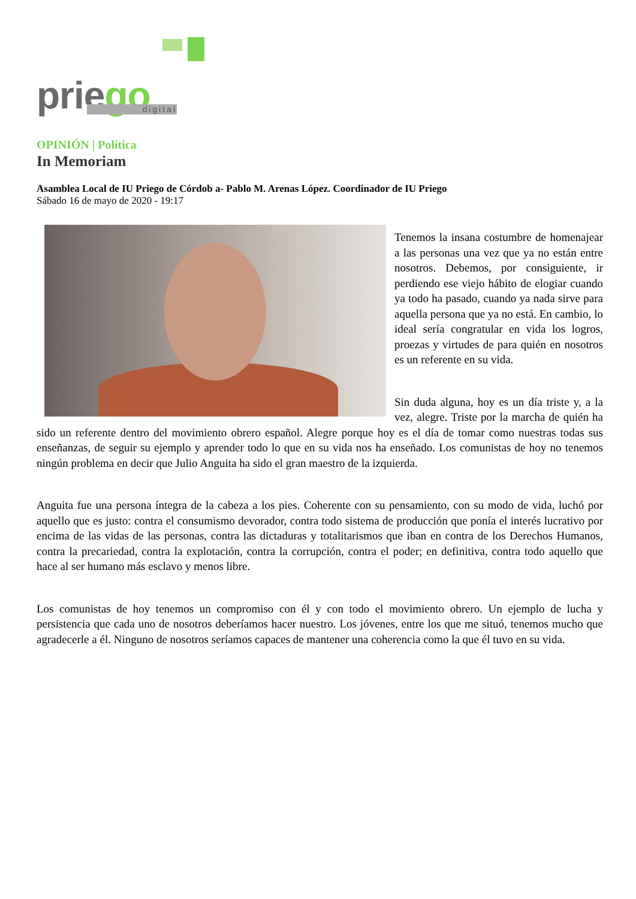priego digital
OPINIÓN | Política
In Memoriam
Asamblea Local de IU Priego de Córdob a- Pablo M. Arenas López. Coordinador de IU Priego
Sábado 16 de mayo de 2020 - 19:17
Tenemos la insana costumbre de homenajear a las personas una vez que ya no están entre nosotros. Debemos, por consiguiente, ir perdiendo ese viejo hábito de elogiar cuando ya todo ha pasado, cuando ya nada sirve para aquella persona que ya no está. En cambio, lo ideal sería congratular en vida los logros, proezas y virtudes de para quién en nosotros es un referente en su vida.
Sin duda alguna, hoy es un día triste y, a la vez, alegre. Triste por la marcha de quién ha sido un referente dentro del movimiento obrero español. Alegre porque hoy es el día de tomar como nuestras todas sus enseñanzas, de seguir su ejemplo y aprender todo lo que en su vida nos ha enseñado. Los comunistas de hoy no tenemos ningún problema en decir que Julio Anguita ha sido el gran maestro de la izquierda.
Anguita fue una persona íntegra de la cabeza a los pies. Coherente con su pensamiento, con su modo de vida, luchó por aquello que es justo: contra el consumismo devorador, contra todo sistema de producción que ponía el interés lucrativo por encima de las vidas de las personas, contra las dictaduras y totalitarismos que iban en contra de los Derechos Humanos, contra la precariedad, contra la explotación, contra la corrupción, contra el poder; en definitiva, contra todo aquello que hace al ser humano más esclavo y menos libre.
Los comunistas de hoy tenemos un compromiso con él y con todo el movimiento obrero. Un ejemplo de lucha y persistencia que cada uno de nosotros deberíamos hacer nuestro. Los jóvenes, entre los que me situó, tenemos mucho que agradecerle a él. Ninguno de nosotros seríamos capaces de mantener una coherencia como la que él tuvo en su vida.